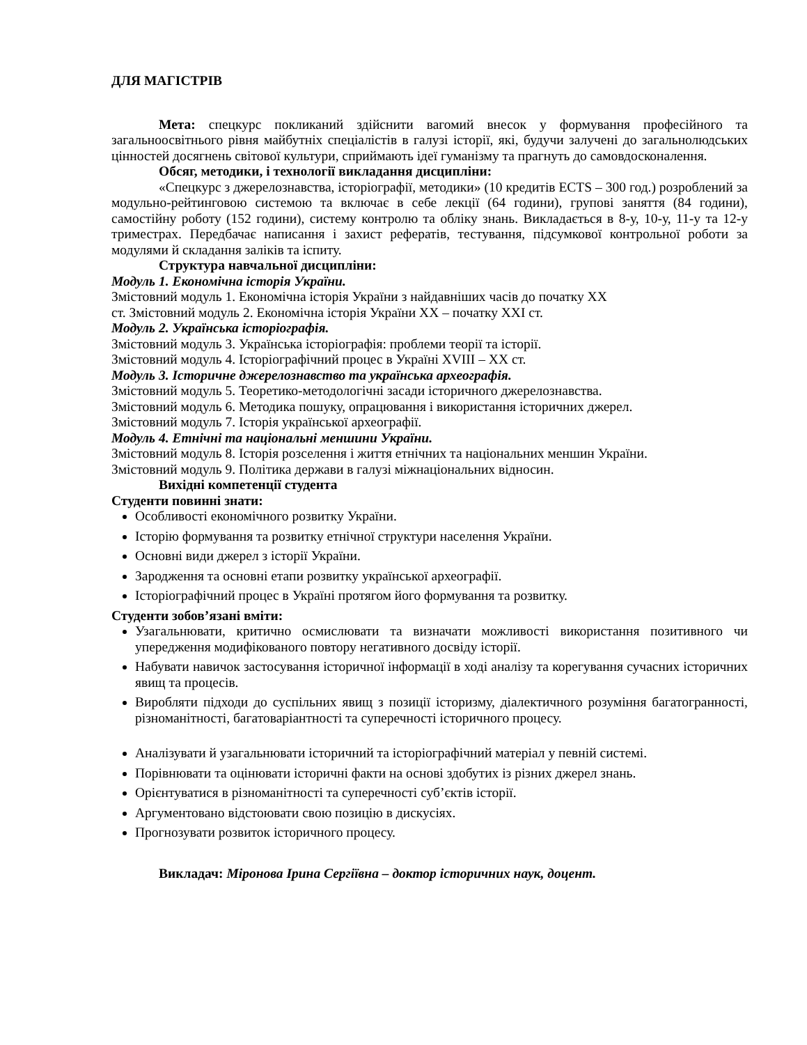ДЛЯ МАГІСТРІВ
Мета: спецкурс покликаний здійснити вагомий внесок у формування професійного та загальноосвітнього рівня майбутніх спеціалістів в галузі історії, які, будучи залучені до загальнолюдських цінностей досягнень світової культури, сприймають ідеї гуманізму та прагнуть до самовдосконалення.
Обсяг, методики, і технології викладання дисципліни:
«Спецкурс з джерелознавства, історіографії, методики» (10 кредитів ECTS – 300 год.) розроблений за модульно-рейтинговою системою та включає в себе лекції (64 години), групові заняття (84 години), самостійну роботу (152 години), систему контролю та обліку знань. Викладається в 8-у, 10-у, 11-у та 12-у триместрах. Передбачає написання і захист рефератів, тестування, підсумкової контрольної роботи за модулями й складання заліків та іспиту.
Структура навчальної дисципліни:
Модуль 1. Економічна історія України.
Змістовний модуль 1. Економічна історія України з найдавніших часів до початку XX
ст. Змістовний модуль 2. Економічна історія України XX – початку XXI ст.
Модуль 2. Українська історіографія.
Змістовний модуль 3. Українська історіографія: проблеми теорії та історії.
Змістовний модуль 4. Історіографічний процес в Україні XVIII – XX ст.
Модуль 3. Історичне джерелознавство та українська археографія.
Змістовний модуль 5. Теоретико-методологічні засади історичного джерелознавства.
Змістовний модуль 6. Методика пошуку, опрацювання і використання історичних джерел.
Змістовний модуль 7. Історія української археографії.
Модуль 4. Етнічні та національні меншини України.
Змістовний модуль 8. Історія розселення і життя етнічних та національних меншин України.
Змістовний модуль 9. Політика держави в галузі міжнаціональних відносин.
Вихідні компетенції студента
Студенти повинні знати:
Особливості економічного розвитку України.
Історію формування та розвитку етнічної структури населення України.
Основні види джерел з історії України.
Зародження та основні етапи розвитку української археографії.
Історіографічний процес в Україні протягом його формування та розвитку.
Студенти зобов’язані вміти:
Узагальнювати, критично осмислювати та визначати можливості використання позитивного чи упередження модифікованого повтору негативного досвіду історії.
Набувати навичок застосування історичної інформації в ході аналізу та корегування сучасних історичних явищ та процесів.
Виробляти підходи до суспільних явищ з позиції історизму, діалектичного розуміння багатогранності, різноманітності, багатоваріантності та суперечності історичного процесу.
Аналізувати й узагальнювати історичний та історіографічний матеріал у певній системі.
Порівнювати та оцінювати історичні факти на основі здобутих із різних джерел знань.
Орієнтуватися в різноманітності та суперечності суб’єктів історії.
Аргументовано відстоювати свою позицію в дискусіях.
Прогнозувати розвиток історичного процесу.
Викладач: Міронова Ірина Сергіївна – доктор історичних наук, доцент.